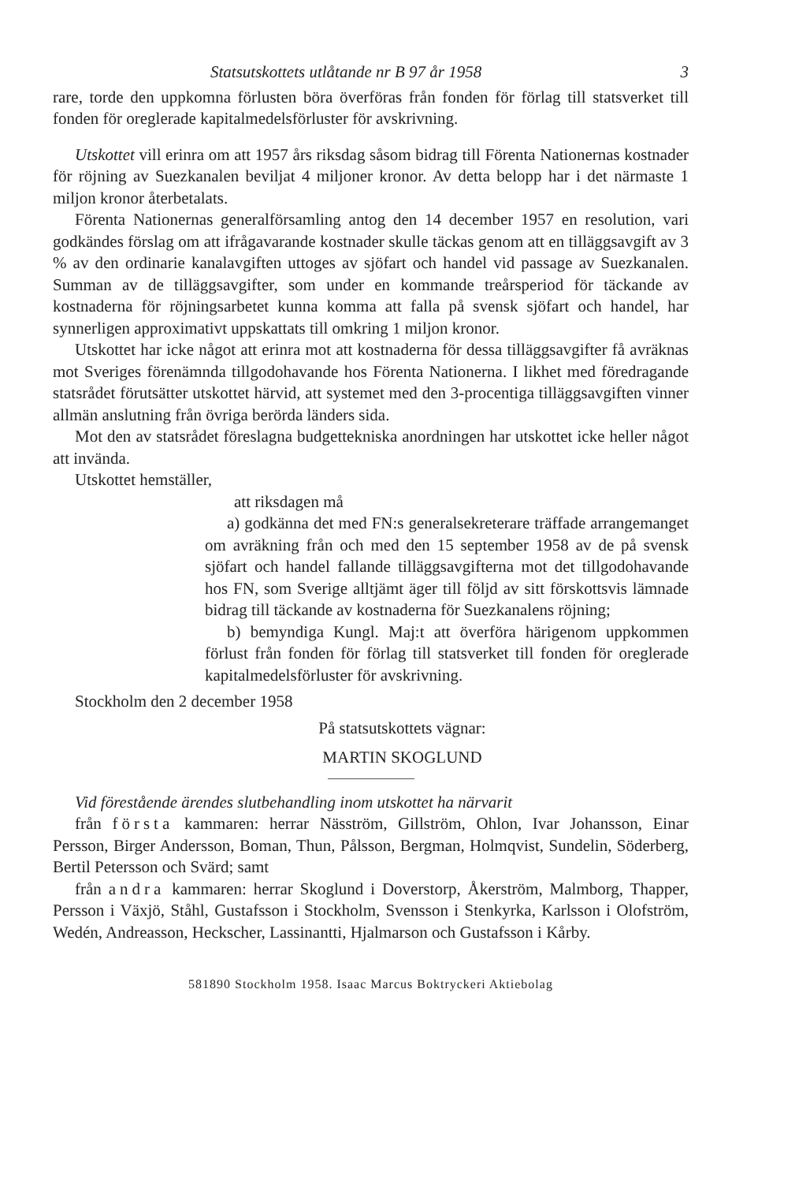Statsutskottets utlåtande nr B 97 år 1958 3
rare, torde den uppkomna förlusten böra överföras från fonden för förlag till statsverket till fonden för oreglerade kapitalmedelsförluster för avskrivning.
Utskottet vill erinra om att 1957 års riksdag såsom bidrag till Förenta Nationernas kostnader för röjning av Suezkanalen beviljat 4 miljoner kronor. Av detta belopp har i det närmaste 1 miljon kronor återbetalats.
Förenta Nationernas generalförsamling antog den 14 december 1957 en resolution, vari godkändes förslag om att ifrågavarande kostnader skulle täckas genom att en tilläggsavgift av 3 % av den ordinarie kanalavgiften uttoges av sjöfart och handel vid passage av Suezkanalen. Summan av de tilläggsavgifter, som under en kommande treårsperiod för täckande av kostnaderna för röjningsarbetet kunna komma att falla på svensk sjöfart och handel, har synnerligen approximativt uppskattats till omkring 1 miljon kronor.
Utskottet har icke något att erinra mot att kostnaderna för dessa tilläggsavgifter få avräknas mot Sveriges förenämnda tillgodohavande hos Förenta Nationerna. I likhet med föredragande statsrådet förutsätter utskottet härvid, att systemet med den 3-procentiga tilläggsavgiften vinner allmän anslutning från övriga berörda länders sida.
Mot den av statsrådet föreslagna budgettekniska anordningen har utskottet icke heller något att invända.
Utskottet hemställer,
att riksdagen må
a) godkänna det med FN:s generalsekreterare träffade arrangemanget om avräkning från och med den 15 september 1958 av de på svensk sjöfart och handel fallande tilläggsavgifterna mot det tillgodohavande hos FN, som Sverige alltjämt äger till följd av sitt förskottsvis lämnade bidrag till täckande av kostnaderna för Suezkanalens röjning;
b) bemyndiga Kungl. Maj:t att överföra härigenom uppkommen förlust från fonden för förlag till statsverket till fonden för oreglerade kapitalmedelsförluster för avskrivning.
Stockholm den 2 december 1958
På statsutskottets vägnar:
MARTIN SKOGLUND
Vid förestående ärendes slutbehandling inom utskottet ha närvarit
från första kammaren: herrar Näsström, Gillström, Ohlon, Ivar Johansson, Einar Persson, Birger Andersson, Boman, Thun, Pålsson, Bergman, Holmqvist, Sundelin, Söderberg, Bertil Petersson och Svärd; samt
från andra kammaren: herrar Skoglund i Doverstorp, Åkerström, Malmborg, Thapper, Persson i Växjö, Ståhl, Gustafsson i Stockholm, Svensson i Stenkyrka, Karlsson i Olofström, Wedén, Andreasson, Heckscher, Lassinantti, Hjalmarson och Gustafsson i Kårby.
581890 Stockholm 1958. Isaac Marcus Boktryckeri Aktiebolag